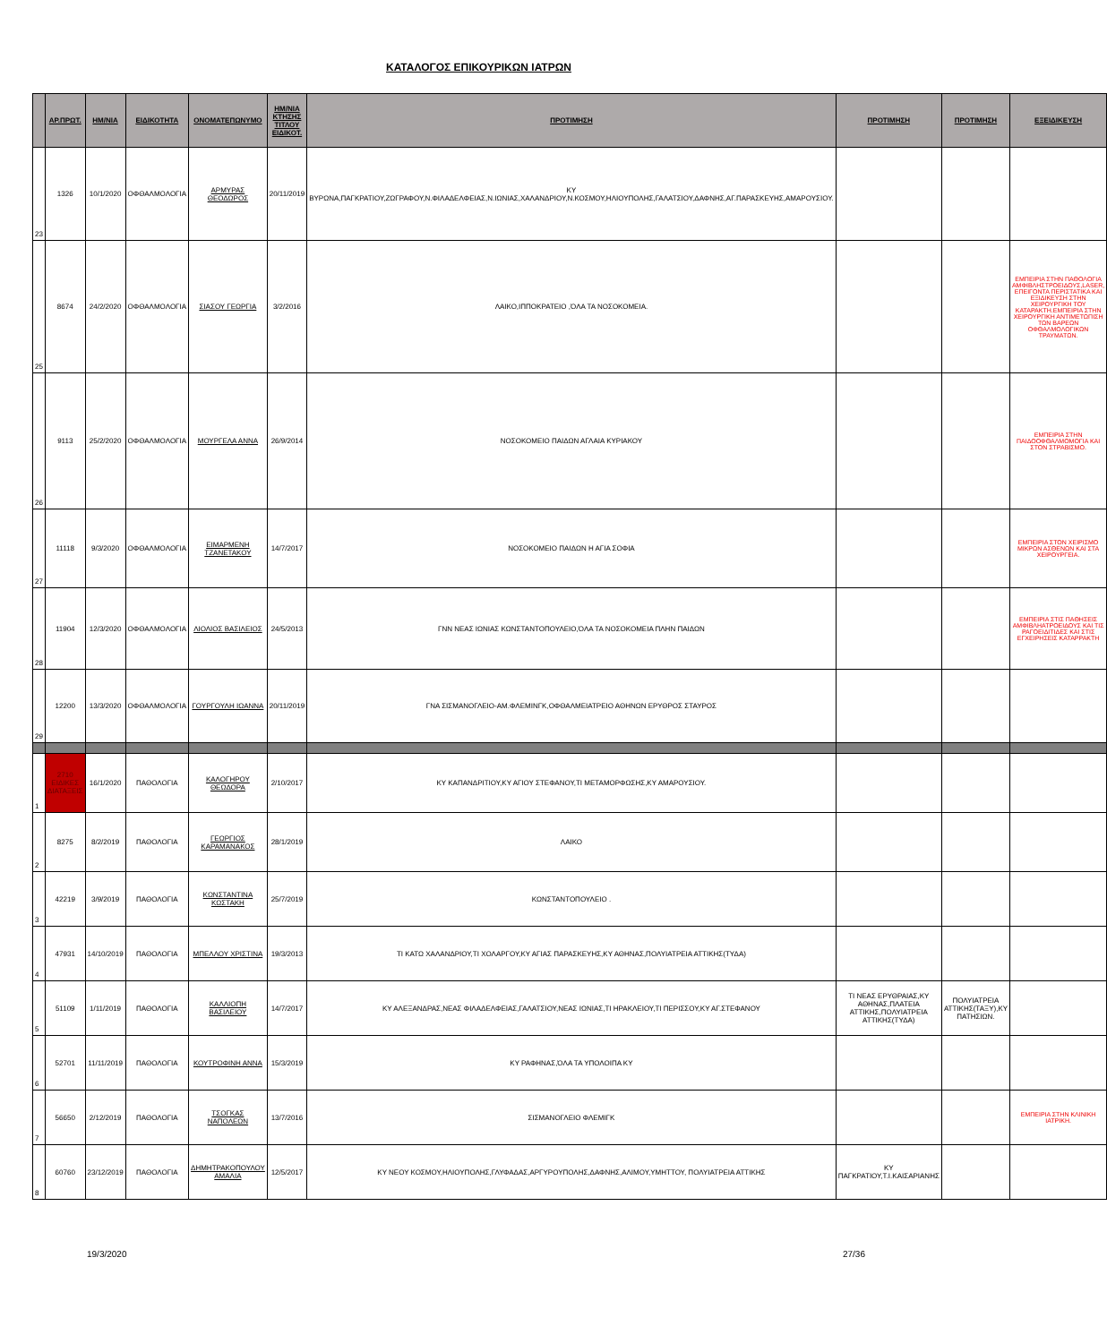ΚΑΤΑΛΟΓΟΣ ΕΠΙΚΟΥΡΙΚΩΝ ΙΑΤΡΩΝ
| | ΑΡ.ΠΡΩΤ. | ΗΜ/ΝΙΑ | ΕΙΔΙΚΟΤΗΤΑ | ΟΝΟΜΑΤΕΠΩΝΥΜΟ | ΗΜ/ΝΙΑ ΚΤΗΣΗΣ ΤΙΤΛΟΥ ΕΙΔΙΚΟΤ. | ΠΡΟΤΙΜΗΣΗ | ΠΡΟΤΙΜΗΣΗ | ΠΡΟΤΙΜΗΣΗ | ΕΞΕΙΔΙΚΕΥΣΗ |
| --- | --- | --- | --- | --- | --- | --- | --- | --- | --- |
| 23 | 1326 | 10/1/2020 | ΟΦΘΑΛΜΟΛΟΓΙΑ | ΑΡΜΥΡΑΣ ΘΕΟΔΩΡΟΣ | 20/11/2019 | ΚΥ ΒΥΡΩΝΑ,ΠΑΓΚΡΑΤΙΟΥ,ΖΩΓΡΑΦΟΥ,Ν.ΦΙΛΑΔΕΛΦΕΙΑΣ,Ν.ΙΩΝΙΑΣ,ΧΑΛΑΝΔΡΙΟΥ,Ν.ΚΟΣΜΟΥ,ΗΛΙΟΥΠΟΛΗΣ,ΓΑΛΑΤΣΙΟΥ,ΔΑΦΝΗΣ,ΑΓ.ΠΑΡΑΣΚΕΥΗΣ,ΑΜΑΡΟΥΣΙΟΥ. | | | |
| 25 | 8674 | 24/2/2020 | ΟΦΘΑΛΜΟΛΟΓΙΑ | ΣΙΑΣΟΥ ΓΕΩΡΓΙΑ | 3/2/2016 | ΛΑΙΚΟ,ΙΠΠΟΚΡΑΤΕΙΟ ,ΌΛΑ ΤΑ ΝΟΣΟΚΟΜΕΙΑ. | | | ΕΜΠΕΙΡΙΑ ΣΤΗΝ ΠΑΘΟΛΟΓΙΑ ΑΜΦΙΒΛΗΣΤΡΟΕΙΔΟΥΣ,LASER, ΕΠΕΙΓΟΝΤΑ ΠΕΡΙΣΤΑΤΙΚΑ ΚΑΙ ΕΞΙΔΙΚΕΥΣΗ ΣΤΗΝ ΧΕΙΡΟΥΡΓΙΚΗ ΤΟΥ ΚΑΤΑΡΑΚΤΗ.ΕΜΠΕΙΡΙΑ ΣΤΗΝ ΧΕΙΡΟΥΡΓΙΚΗ ΑΝΤΙΜΕΤΩΠΙΣΗ ΤΩΝ ΒΑΡΕΩΝ ΟΦΘΑΛΜΟΛΟΓΙΚΩΝ ΤΡΑΥΜΑΤΩΝ. |
| 26 | 9113 | 25/2/2020 | ΟΦΘΑΛΜΟΛΟΓΙΑ | ΜΟΥΡΓΕΛΑ ΑΝΝΑ | 26/9/2014 | ΝΟΣΟΚΟΜΕΙΟ ΠΑΙΔΩΝ ΑΓΛΑΙΑ ΚΥΡΙΑΚΟΥ | | | ΕΜΠΕΙΡΙΑ ΣΤΗΝ ΠΑΙΔΟΟΦΘΑΛΜΟΜΟΓΙΑ ΚΑΙ ΣΤΟΝ ΣΤΡΑΒΙΣΜΟ. |
| 27 | 11118 | 9/3/2020 | ΟΦΘΑΛΜΟΛΟΓΙΑ | ΕΙΜΑΡΜΕΝΗ ΤΖΑΝΕΤΑΚΟΥ | 14/7/2017 | ΝΟΣΟΚΟΜΕΙΟ ΠΑΙΔΩΝ Η ΑΓΙΑ ΣΟΦΙΑ | | | ΕΜΠΕΙΡΙΑ ΣΤΟΝ ΧΕΙΡΙΣΜΟ ΜΙΚΡΩΝ ΑΣΘΕΝΩΝ ΚΑΙ ΣΤΑ ΧΕΙΡΟΥΡΓΕΙΑ. |
| 28 | 11904 | 12/3/2020 | ΟΦΘΑΛΜΟΛΟΓΙΑ | ΛΙΟΛΙΟΣ ΒΑΣΙΛΕΙΟΣ | 24/5/2013 | ΓΝΝ ΝΕΑΣ ΙΩΝΙΑΣ ΚΩΝΣΤΑΝΤΟΠΟΥΛΕΙΟ,ΌΛΑ ΤΑ ΝΟΣΟΚΟΜΕΙΑ ΠΛΗΝ ΠΑΙΔΩΝ | | | ΕΜΠΕΙΡΙΑ ΣΤΙΣ ΠΑΘΗΣΕΙΣ ΑΜΦΙΒΛΗΑΤΡΟΕΙΔΟΥΣ ΚΑΙ ΤΙΣ ΡΑΓΟΕΙΔΙΤΙΔΕΣ ΚΑΙ ΣΤΙΣ ΕΓΧΕΙΡΗΣΕΙΣ ΚΑΤΑΡΡΑΚΤΗ |
| 29 | 12200 | 13/3/2020 | ΟΦΘΑΛΜΟΛΟΓΙΑ | ΓΟΥΡΓΟΥΛΗ ΙΩΑΝΝΑ | 20/11/2019 | ΓΝΑ ΣΙΣΜΑΝΟΓΛΕΙΟ-ΑΜ.ΦΛΕΜΙΝΓΚ,ΟΦΘΑΛΜΕΙΑΤΡΕΙΟ ΑΘΗΝΩΝ ΕΡΥΘΡΟΣ ΣΤΑΥΡΟΣ | | | |
| 1 | 2710 ΕΙΔΙΚΕΣ ΔΙΑΤΑΞΕΙΣ | 16/1/2020 | ΠΑΘΟΛΟΓΙΑ | ΚΑΛΟΓΗΡΟΥ ΘΕΩΔΟΡΑ | 2/10/2017 | ΚΥ ΚΑΠΑΝΔΡΙΤΙΟΥ,ΚΥ ΑΓΙΟΥ ΣΤΕΦΑΝΟΥ,ΤΙ ΜΕΤΑΜΟΡΦΩΣΗΣ,ΚΥ ΑΜΑΡΟΥΣΙΟΥ. | | | |
| 2 | 8275 | 8/2/2019 | ΠΑΘΟΛΟΓΙΑ | ΓΕΩΡΓΙΟΣ ΚΑΡΑΜΑΝΑΚΟΣ | 28/1/2019 | ΛΑΙΚΟ | | | |
| 3 | 42219 | 3/9/2019 | ΠΑΘΟΛΟΓΙΑ | ΚΩΝΣΤΑΝΤΙΝΑ ΚΩΣΤΑΚΗ | 25/7/2019 | ΚΩΝΣΤΑΝΤΟΠΟΥΛΕΙΟ . | | | |
| 4 | 47931 | 14/10/2019 | ΠΑΘΟΛΟΓΙΑ | ΜΠΕΛΛΟΥ ΧΡΙΣΤΙΝΑ | 19/3/2013 | ΤΙ ΚΑΤΩ ΧΑΛΑΝΔΡΙΟΥ,ΤΙ ΧΟΛΑΡΓΟΥ,ΚΥ ΑΓΙΑΣ ΠΑΡΑΣΚΕΥΗΣ,ΚΥ ΑΘΗΝΑΣ,ΠΟΛΥΙΑΤΡΕΙΑ ΑΤΤΙΚΗΣ(ΤΥΔΑ) | | | |
| 5 | 51109 | 1/11/2019 | ΠΑΘΟΛΟΓΙΑ | ΚΑΛΛΙΟΠΗ ΒΑΣΙΛΕΙΟΥ | 14/7/2017 | ΚΥ ΑΛΕΞΑΝΔΡΑΣ,ΝΕΑΣ ΦΙΛΑΔΕΛΦΕΙΑΣ,ΓΑΛΑΤΣΙΟΥ,ΝΕΑΣ ΙΩΝΙΑΣ,ΤΙ ΗΡΑΚΛΕΙΟΥ,ΤΙ ΠΕΡΙΣΣΟΥ,ΚΥ ΑΓ.ΣΤΕΦΑΝΟΥ | ΤΙ ΝΕΑΣ ΕΡΥΘΡΑΙΑΣ,ΚΥ ΑΘΗΝΑΣ,ΠΛΑΤΕΙΑ ΑΤΤΙΚΗΣ,ΠΟΛΥΙΑΤΡΕΙΑ ΑΤΤΙΚΗΣ(ΤΥΔΑ) | ΠΟΛΥΙΑΤΡΕΙΑ ΑΤΤΙΚΗΣ(ΤΑΞΥ),ΚΥ ΠΑΤΗΣΙΩΝ. | |
| 6 | 52701 | 11/11/2019 | ΠΑΘΟΛΟΓΙΑ | ΚΟΥΤΡΟΦΙΝΗ ΑΝΝΑ | 15/3/2019 | ΚΥ ΡΑΦΗΝΑΣ,ΌΛΑ ΤΑ ΥΠΟΛΟΙΠΑ ΚΥ | | | |
| 7 | 56650 | 2/12/2019 | ΠΑΘΟΛΟΓΙΑ | ΤΣΟΓΚΑΣ ΝΑΠΟΛΕΩΝ | 13/7/2016 | ΣΙΣΜΑΝΟΓΛΕΙΟ ΦΛΕΜΙΓΚ | | | ΕΜΠΕΙΡΙΑ ΣΤΗΝ ΚΛΙΝΙΚΗ ΙΑΤΡΙΚΗ. |
| 8 | 60760 | 23/12/2019 | ΠΑΘΟΛΟΓΙΑ | ΔΗΜΗΤΡΑΚΟΠΟΥΛΟΥ ΑΜΑΛΙΑ | 12/5/2017 | ΚΥ ΝΕΟΥ ΚΟΣΜΟΥ,ΗΛΙΟΥΠΟΛΗΣ,ΓΛΥΦΑΔΑΣ,ΑΡΓΥΡΟΥΠΟΛΗΣ,ΔΑΦΝΗΣ,ΑΛΙΜΟΥ,ΥΜΗΤΤΟΥ, ΠΟΛΥΙΑΤΡΕΙΑ ΑΤΤΙΚΗΣ | ΚΥ ΠΑΓΚΡΑΤΙΟΥ,Τ.Ι.ΚΑΙΣΑΡΙΑΝΗΣ | | |
19/3/2020 27/36